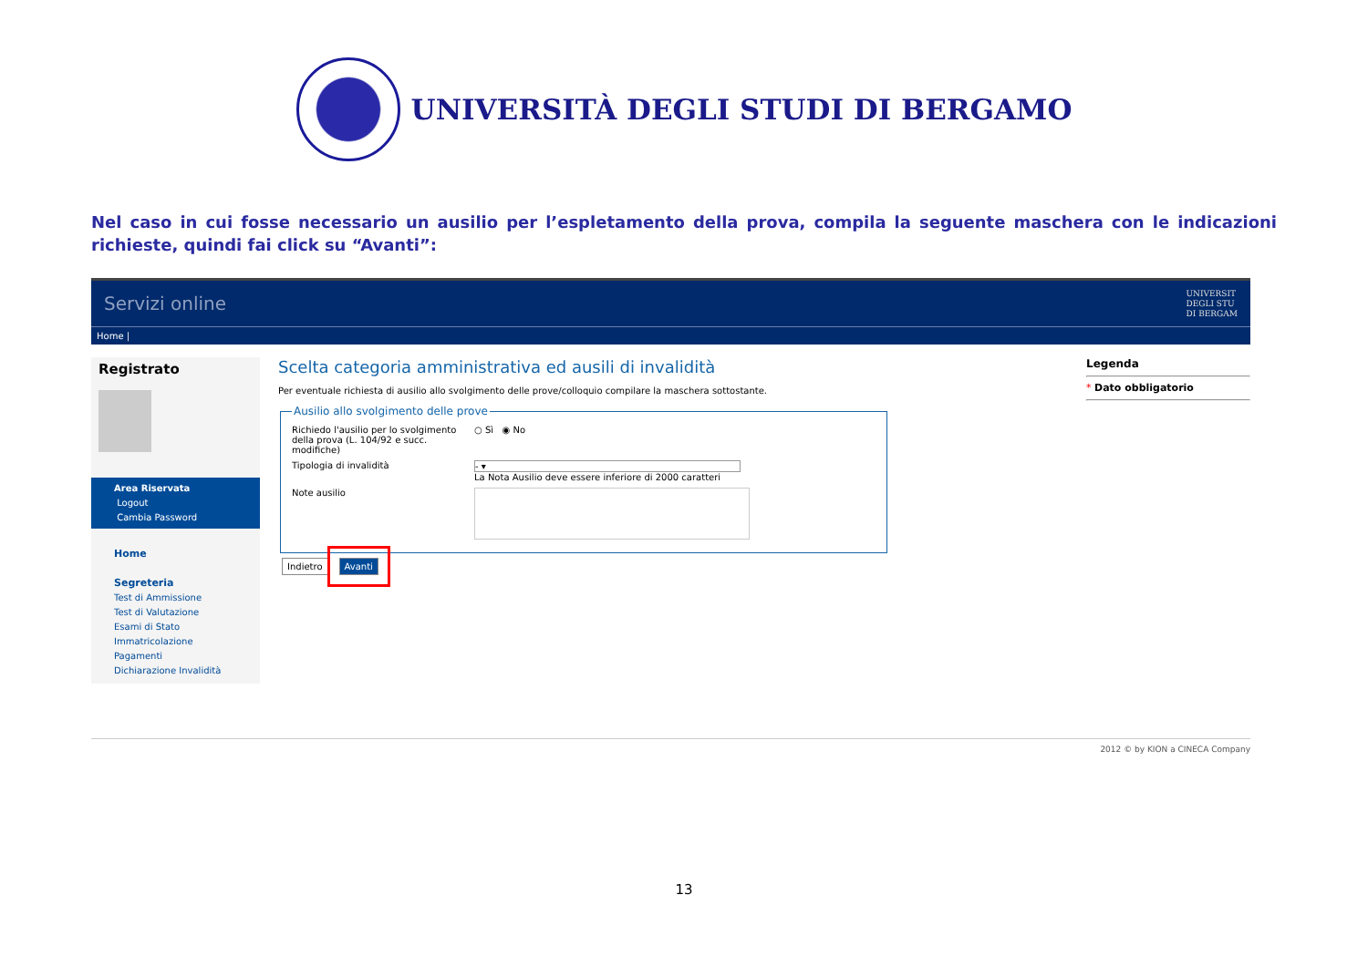UNIVERSITÀ DEGLI STUDI DI BERGAMO
Nel caso in cui fosse necessario un ausilio per l’espletamento della prova, compila la seguente maschera con le indicazioni richieste, quindi fai click su “Avanti”:
Servizi online UNIVERSIT
DEGLI STU
DI BERGAM
Home |
Registrato
Area Riservata
Logout
Cambia Password
Home
Segreteria
Test di Ammissione
Test di Valutazione
Esami di Stato
Immatricolazione
Pagamenti
Dichiarazione Invalidità
Scelta categoria amministrativa ed ausili di invalidità
Per eventuale richiesta di ausilio allo svolgimento delle prove/colloquio compilare la maschera sottostante.
Ausilio allo svolgimento delle prove
Richiedo l'ausilio per lo svolgimento della prova (L. 104/92 e succ. modifiche)
○ Sì ◉ No
Tipologia di invalidità - ▾
La Nota Ausilio deve essere inferiore di 2000 caratteri
Note ausilio
Indietro Avanti
Legenda
* Dato obbligatorio
2012 © by KION a CINECA Company
13